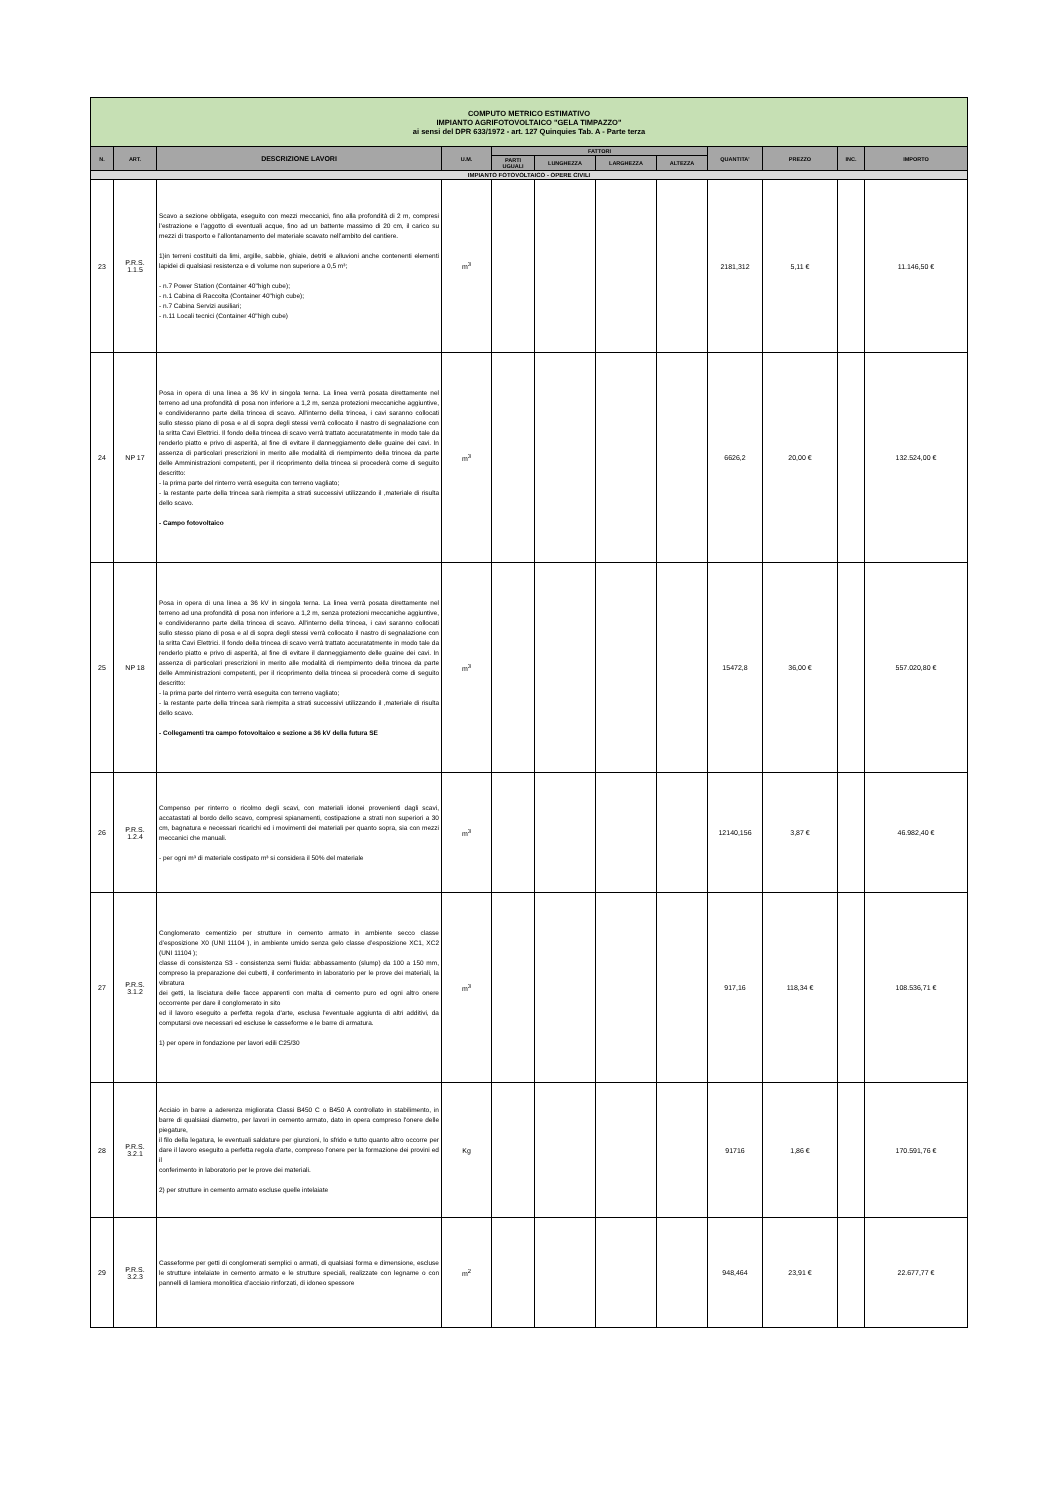| COMPUTO METRICO ESTIMATIVO IMPIANTO AGRIFOTOVOLTAICO "GELA TIMPAZZO" ai sensi del DPR 633/1972 - art. 127 Quinquies Tab. A - Parte terza | | | | | | | | | | | |
| N. | ART. | DESCRIZIONE LAVORI | U.M. | FATTORI | | | | QUANTITA' | PREZZO | INC. | IMPORTO |
| | | | | PARTI UGUALI | LUNGHEZZA | LARGHEZZA | ALTEZZA | | | | |
| IMPIANTO FOTOVOLTAICO - OPERE CIVILI | | | | | | | | | | | |
| 23 | P.R.S. 1.1.5 | Scavo a sezione obbligata, eseguito con mezzi meccanici, fino alla profondità di 2 m, compresi l’estrazione e l’aggotto di eventuali acque, fino ad un battente massimo di 20 cm, il carico su mezzi di trasporto e l’allontanamento del materiale scavato nell’ambito del cantiere. 1)in terreni costituiti da limi, argille, sabbie, ghiaie, detriti e alluvioni anche contenenti elementi lapidei di qualsiasi resistenza e di volume non superiore a 0,5 m³; - n.7 Power Station (Container 40"high cube); - n.1 Cabina di Raccolta (Container 40"high cube); - n.7 Cabina Servizi ausiliari; - n.11 Locali tecnici (Container 40"high cube) | m<sup>3</sup> | | | | | 2181,312 | 5,11 € | | 11.146,50 € |
| 24 | NP 17 | Posa in opera di una linea a 36 kV in singola terna. La linea verrà posata direttamente nel terreno ad una profondità di posa non inferiore a 1,2 m, senza protezioni meccaniche aggiuntive, e condivideranno parte della trincea di scavo. All'interno della trincea, i cavi saranno collocati sullo stesso piano di posa e al di sopra degli stessi verrà collocato il nastro di segnalazione con la sritta Cavi Elettrici. Il fondo della trincea di scavo verrà trattato accuratatmente in modo tale da renderlo piatto e privo di asperità, al fine di evitare il danneggiamento delle guaine dei cavi. In assenza di particolari prescrizioni in merito alle modalità di riempimento della trincea da parte delle Amministrazioni competenti, per il ricoprimento della trincea si procederà come di seguito descritto: - la prima parte del rinterro verrà eseguita con terreno vagliato; - la restante parte della trincea sarà riempita a strati successivi utilizzando il ,materiale di risulta dello scavo. - Campo fotovoltaico | m<sup>3</sup> | | | | | 6626,2 | 20,00 € | | 132.524,00 € |
| 25 | NP 18 | Posa in opera di una linea a 36 kV in singola terna. La linea verrà posata direttamente nel terreno ad una profondità di posa non inferiore a 1,2 m, senza protezioni meccaniche aggiuntive, e condivideranno parte della trincea di scavo. All'interno della trincea, i cavi saranno collocati sullo stesso piano di posa e al di sopra degli stessi verrà collocato il nastro di segnalazione con la sritta Cavi Elettrici. Il fondo della trincea di scavo verrà trattato accuratatmente in modo tale da renderlo piatto e privo di asperità, al fine di evitare il danneggiamento delle guaine dei cavi. In assenza di particolari prescrizioni in merito alle modalità di riempimento della trincea da parte delle Amministrazioni competenti, per il ricoprimento della trincea si procederà come di seguito descritto: - la prima parte del rinterro verrà eseguita con terreno vagliato; - la restante parte della trincea sarà riempita a strati successivi utilizzando il ,materiale di risulta dello scavo. - Collegamenti tra campo fotovoltaico e sezione a 36 kV della futura SE | m<sup>3</sup> | | | | | 15472,8 | 36,00 € | | 557.020,80 € |
| 26 | P.R.S. 1.2.4 | Compenso per rinterro o ricolmo degli scavi, con materiali idonei provenienti dagli scavi, accatastati al bordo dello scavo, compresi spianamenti, costipazione a strati non superiori a 30 cm, bagnatura e necessari ricarichi ed i movimenti dei materiali per quanto sopra, sia con mezzi meccanici che manuali. - per ogni m³ di materiale costipato m³ si considera il 50% del materiale | m<sup>3</sup> | | | | | 12140,156 | 3,87 € | | 46.982,40 € |
| 27 | P.R.S. 3.1.2 | Conglomerato cementizio per strutture in cemento armato in ambiente secco classe d’esposizione X0 (UNI 11104 ), in ambiente umido senza gelo classe d’esposizione XC1, XC2 (UNI 11104 ); classe di consistenza S3 - consistenza semi fluida: abbassamento (slump) da 100 a 150 mm, compreso la preparazione dei cubetti, il conferimento in laboratorio per le prove dei materiali, la vibratura dei getti, la lisciatura delle facce apparenti con malta di cemento puro ed ogni altro onere occorrente per dare il conglomerato in sito ed il lavoro eseguito a perfetta regola d'arte, esclusa l'eventuale aggiunta di altri additivi, da computarsi ove necessari ed escluse le casseforme e le barre di armatura. 1) per opere in fondazione per lavori edili C25/30 | m<sup>3</sup> | | | | | 917,16 | 118,34 € | | 108.536,71 € |
| 28 | P.R.S. 3.2.1 | Acciaio in barre a aderenza migliorata Classi B450 C o B450 A controllato in stabilimento, in barre di qualsiasi diametro, per lavori in cemento armato, dato in opera compreso l'onere delle piegature, il filo della legatura, le eventuali saldature per giunzioni, lo sfrido e tutto quanto altro occorre per dare il lavoro eseguito a perfetta regola d'arte, compreso l’onere per la formazione dei provini ed il conferimento in laboratorio per le prove dei materiali. 2) per strutture in cemento armato escluse quelle intelaiate | Kg | | | | | 91716 | 1,86 € | | 170.591,76 € |
| 29 | P.R.S. 3.2.3 | Casseforme per getti di conglomerati semplici o armati, di qualsiasi forma e dimensione, escluse le strutture intelaiate in cemento armato e le strutture speciali, realizzate con legname o con pannelli di lamiera monolitica d’acciaio rinforzati, di idoneo spessore | m<sup>2</sup> | | | | | 948,464 | 23,91 € | | 22.677,77 € |